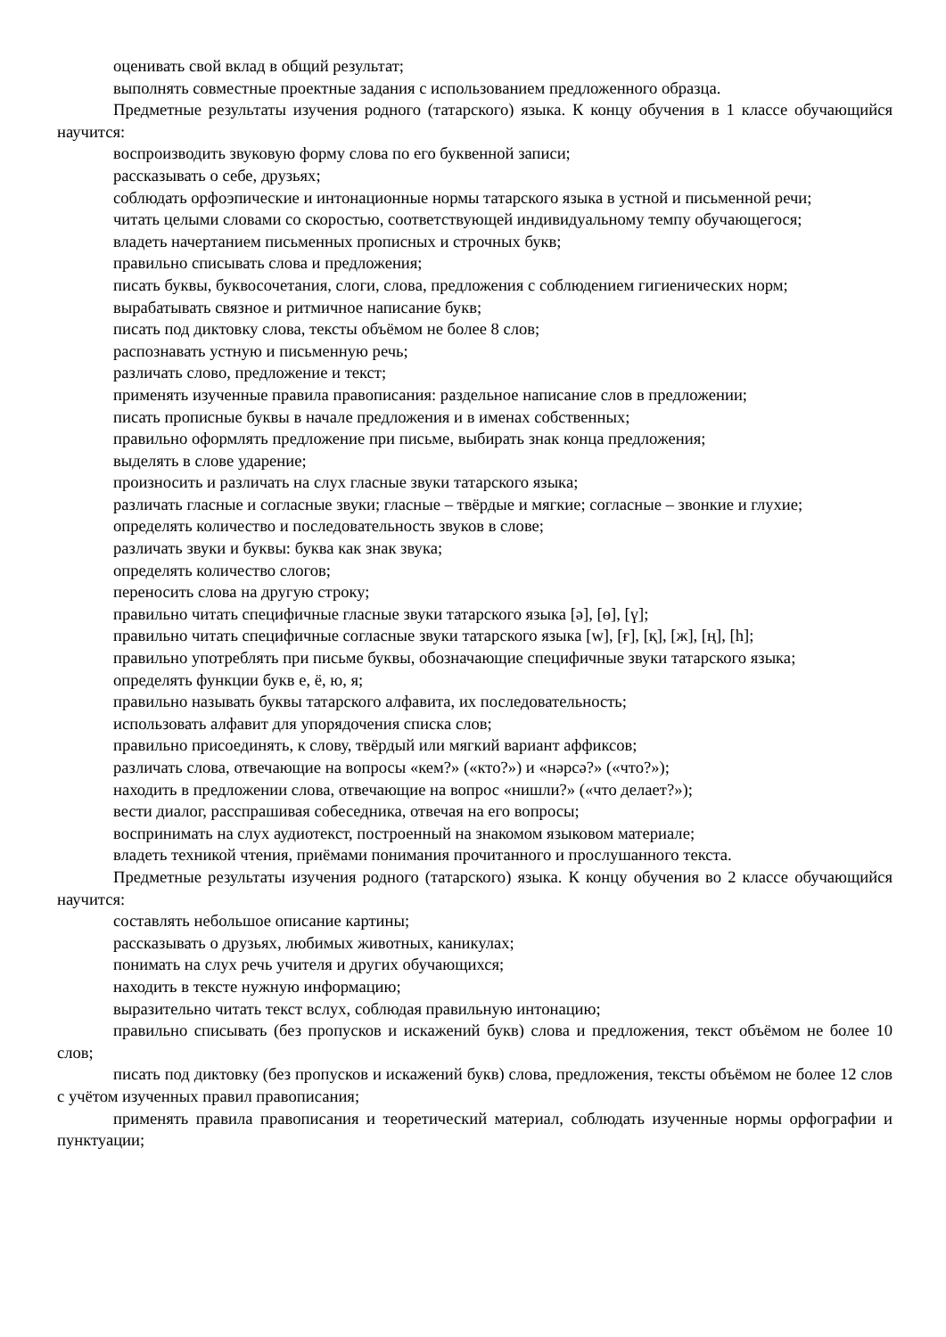оценивать свой вклад в общий результат;
выполнять совместные проектные задания с использованием предложенного образца.
Предметные результаты изучения родного (татарского) языка. К концу обучения в 1 классе обучающийся научится:
воспроизводить звуковую форму слова по его буквенной записи;
рассказывать о себе, друзьях;
соблюдать орфоэпические и интонационные нормы татарского языка в устной и письменной речи;
читать целыми словами со скоростью, соответствующей индивидуальному темпу обучающегося;
владеть начертанием письменных прописных и строчных букв;
правильно списывать слова и предложения;
писать буквы, буквосочетания, слоги, слова, предложения с соблюдением гигиенических норм;
вырабатывать связное и ритмичное написание букв;
писать под диктовку слова, тексты объёмом не более 8 слов;
распознавать устную и письменную речь;
различать слово, предложение и текст;
применять изученные правила правописания: раздельное написание слов в предложении;
писать прописные буквы в начале предложения и в именах собственных;
правильно оформлять предложение при письме, выбирать знак конца предложения;
выделять в слове ударение;
произносить и различать на слух гласные звуки татарского языка;
различать гласные и согласные звуки; гласные – твёрдые и мягкие; согласные – звонкие и глухие;
определять количество и последовательность звуков в слове;
различать звуки и буквы: буква как знак звука;
определять количество слогов;
переносить слова на другую строку;
правильно читать специфичные гласные звуки татарского языка [ә], [ө], [ү];
правильно читать специфичные согласные звуки татарского языка [w], [ғ], [қ], [ж], [ң], [h];
правильно употреблять при письме буквы, обозначающие специфичные звуки татарского языка;
определять функции букв е, ё, ю, я;
правильно называть буквы татарского алфавита, их последовательность;
использовать алфавит для упорядочения списка слов;
правильно присоединять, к слову, твёрдый или мягкий вариант аффиксов;
различать слова, отвечающие на вопросы «кем?» («кто?») и «нәрсә?» («что?»);
находить в предложении слова, отвечающие на вопрос «нишли?» («что делает?»);
вести диалог, расспрашивая собеседника, отвечая на его вопросы;
воспринимать на слух аудиотекст, построенный на знакомом языковом материале;
владеть техникой чтения, приёмами понимания прочитанного и прослушанного текста.
Предметные результаты изучения родного (татарского) языка. К концу обучения во 2 классе обучающийся научится:
составлять небольшое описание картины;
рассказывать о друзьях, любимых животных, каникулах;
понимать на слух речь учителя и других обучающихся;
находить в тексте нужную информацию;
выразительно читать текст вслух, соблюдая правильную интонацию;
правильно списывать (без пропусков и искажений букв) слова и предложения, текст объёмом не более 10 слов;
писать под диктовку (без пропусков и искажений букв) слова, предложения, тексты объёмом не более 12 слов с учётом изученных правил правописания;
применять правила правописания и теоретический материал, соблюдать изученные нормы орфографии и пунктуации;